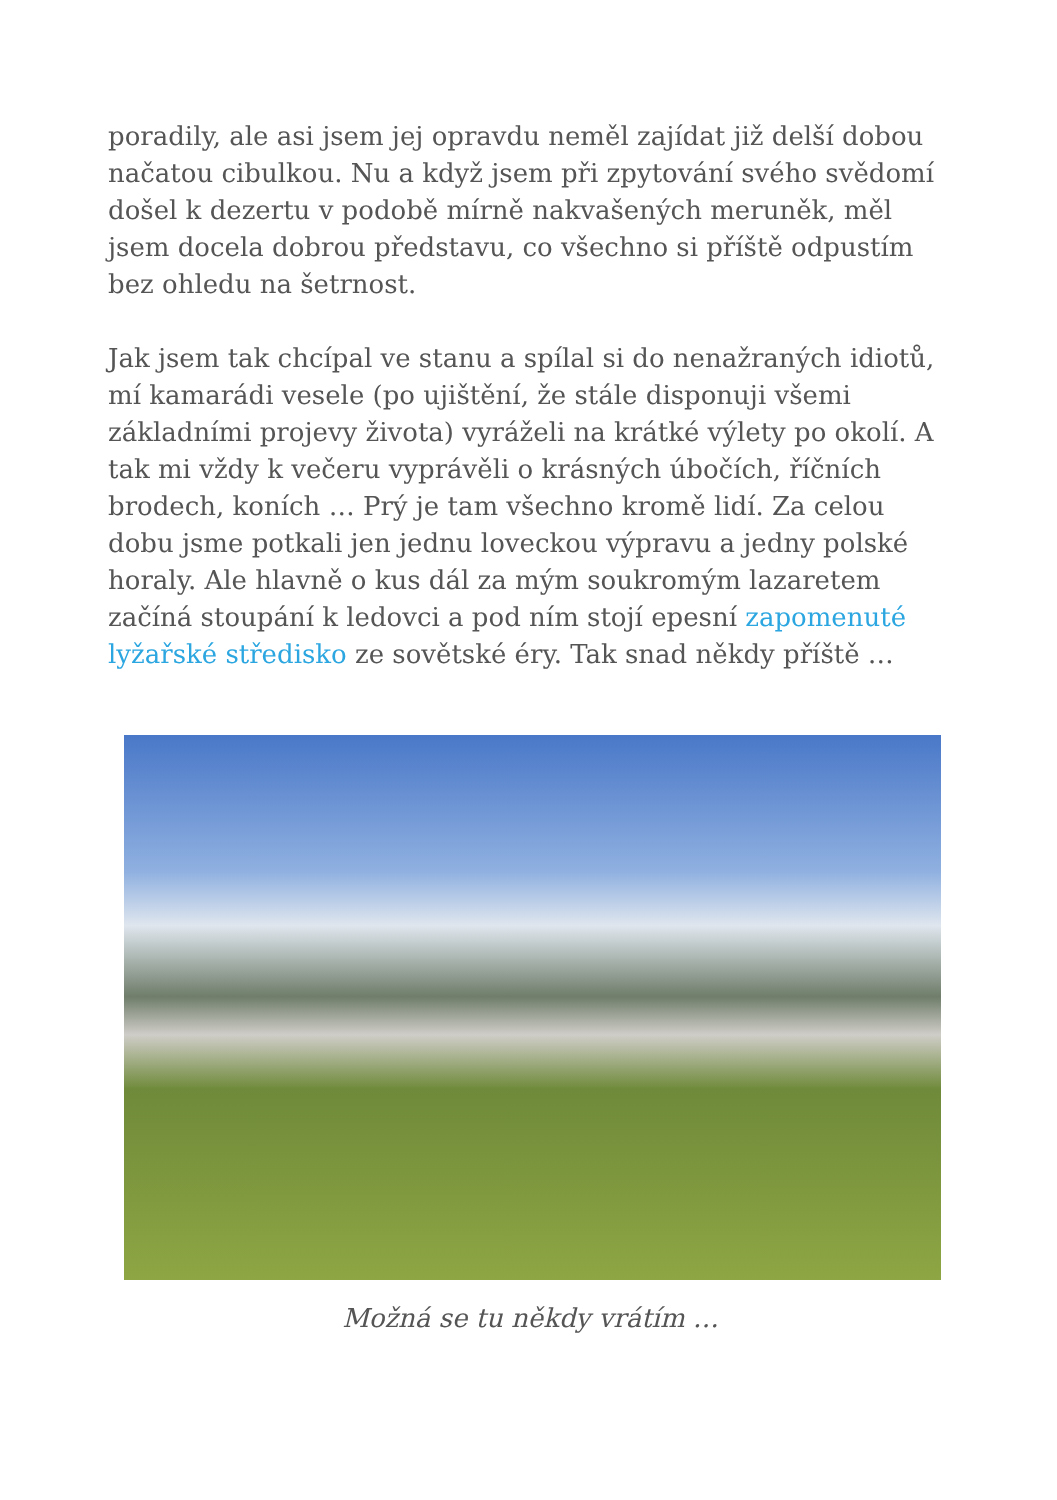poradily, ale asi jsem jej opravdu neměl zajídat již delší dobou načatou cibulkou. Nu a když jsem při zpytování svého svědomí došel k dezertu v podobě mírně nakvašených meruněk, měl jsem docela dobrou představu, co všechno si příště odpustím bez ohledu na šetrnost.
Jak jsem tak chcípal ve stanu a spílal si do nenažraných idiotů, mí kamarádi vesele (po ujištění, že stále disponuji všemi základními projevy života) vyráželi na krátké výlety po okolí. A tak mi vždy k večeru vyprávěli o krásných úbočích, říčních brodech, koních … Prý je tam všechno kromě lidí. Za celou dobu jsme potkali jen jednu loveckou výpravu a jedny polské horaly. Ale hlavně o kus dál za mým soukromým lazaretem začíná stoupání k ledovci a pod ním stojí epesní zapomenuté lyžařské středisko ze sovětské éry. Tak snad někdy příště …
Možná se tu někdy vrátím …